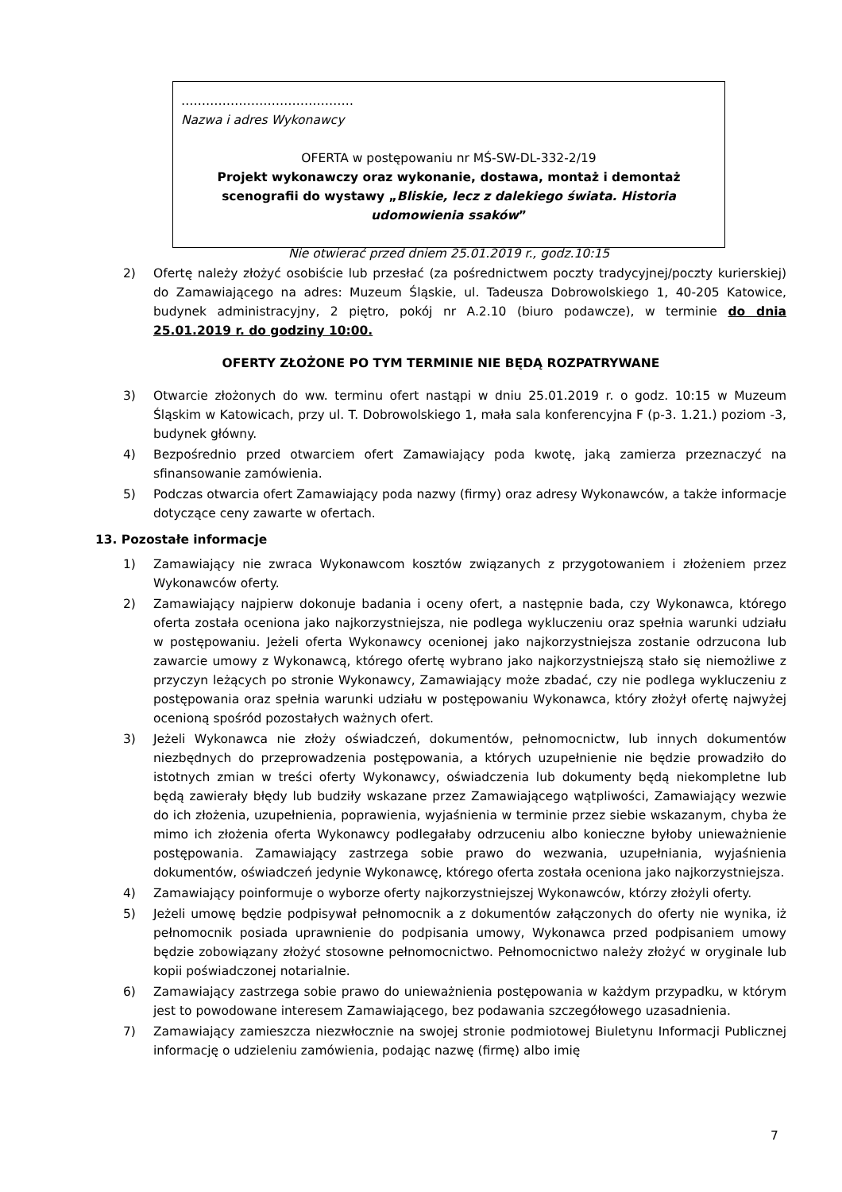……………………………………
Nazwa i adres Wykonawcy
OFERTA w postępowaniu nr MŚ-SW-DL-332-2/19
Projekt wykonawczy oraz wykonanie, dostawa, montaż i demontaż scenografii do wystawy „Bliskie, lecz z dalekiego świata. Historia udomowienia ssaków”
Nie otwierać przed dniem 25.01.2019 r., godz.10:15
2) Ofertę należy złożyć osobiście lub przesłać (za pośrednictwem poczty tradycyjnej/poczty kurierskiej) do Zamawiającego na adres: Muzeum Śląskie, ul. Tadeusza Dobrowolskiego 1, 40-205 Katowice, budynek administracyjny, 2 piętro, pokój nr A.2.10 (biuro podawcze), w terminie do dnia 25.01.2019 r. do godziny 10:00.
OFERTY ZŁOŻONE PO TYM TERMINIE NIE BĘDĄ ROZPATRYWANE
3) Otwarcie złożonych do ww. terminu ofert nastąpi w dniu 25.01.2019 r. o godz. 10:15 w Muzeum Śląskim w Katowicach, przy ul. T. Dobrowolskiego 1, mała sala konferencyjna F (p-3. 1.21.) poziom -3, budynek główny.
4) Bezpośrednio przed otwarciem ofert Zamawiający poda kwotę, jaką zamierza przeznaczyć na sfinansowanie zamówienia.
5) Podczas otwarcia ofert Zamawiający poda nazwy (firmy) oraz adresy Wykonawców, a także informacje dotyczące ceny zawarte w ofertach.
13. Pozostałe informacje
1) Zamawiający nie zwraca Wykonawcom kosztów związanych z przygotowaniem i złożeniem przez Wykonawców oferty.
2) Zamawiający najpierw dokonuje badania i oceny ofert, a następnie bada, czy Wykonawca, którego oferta została oceniona jako najkorzystniejsza, nie podlega wykluczeniu oraz spełnia warunki udziału w postępowaniu. Jeżeli oferta Wykonawcy ocenionej jako najkorzystniejsza zostanie odrzucona lub zawarcie umowy z Wykonawcą, którego ofertę wybrano jako najkorzystniejszą stało się niemożliwe z przyczyn leżących po stronie Wykonawcy, Zamawiający może zbadać, czy nie podlega wykluczeniu z postępowania oraz spełnia warunki udziału w postępowaniu Wykonawca, który złożył ofertę najwyżej ocenioną spośród pozostałych ważnych ofert.
3) Jeżeli Wykonawca nie złoży oświadczeń, dokumentów, pełnomocnictw, lub innych dokumentów niezbędnych do przeprowadzenia postępowania, a których uzupełnienie nie będzie prowadziło do istotnych zmian w treści oferty Wykonawcy, oświadczenia lub dokumenty będą niekompletne lub będą zawierały błędy lub budziły wskazane przez Zamawiającego wątpliwości, Zamawiający wezwie do ich złożenia, uzupełnienia, poprawienia, wyjaśnienia w terminie przez siebie wskazanym, chyba że mimo ich złożenia oferta Wykonawcy podlegałaby odrzuceniu albo konieczne byłoby unieważnienie postępowania. Zamawiający zastrzega sobie prawo do wezwania, uzupełniania, wyjaśnienia dokumentów, oświadczeń jedynie Wykonawcę, którego oferta została oceniona jako najkorzystniejsza.
4) Zamawiający poinformuje o wyborze oferty najkorzystniejszej Wykonawców, którzy złożyli oferty.
5) Jeżeli umowę będzie podpisywał pełnomocnik a z dokumentów załączonych do oferty nie wynika, iż pełnomocnik posiada uprawnienie do podpisania umowy, Wykonawca przed podpisaniem umowy będzie zobowiązany złożyć stosowne pełnomocnictwo. Pełnomocnictwo należy złożyć w oryginale lub kopii poświadczonej notarialnie.
6) Zamawiający zastrzega sobie prawo do unieważnienia postępowania w każdym przypadku, w którym jest to powodowane interesem Zamawiającego, bez podawania szczegółowego uzasadnienia.
7) Zamawiający zamieszcza niezwłocznie na swojej stronie podmiotowej Biuletynu Informacji Publicznej informację o udzieleniu zamówienia, podając nazwę (firmę) albo imię
7